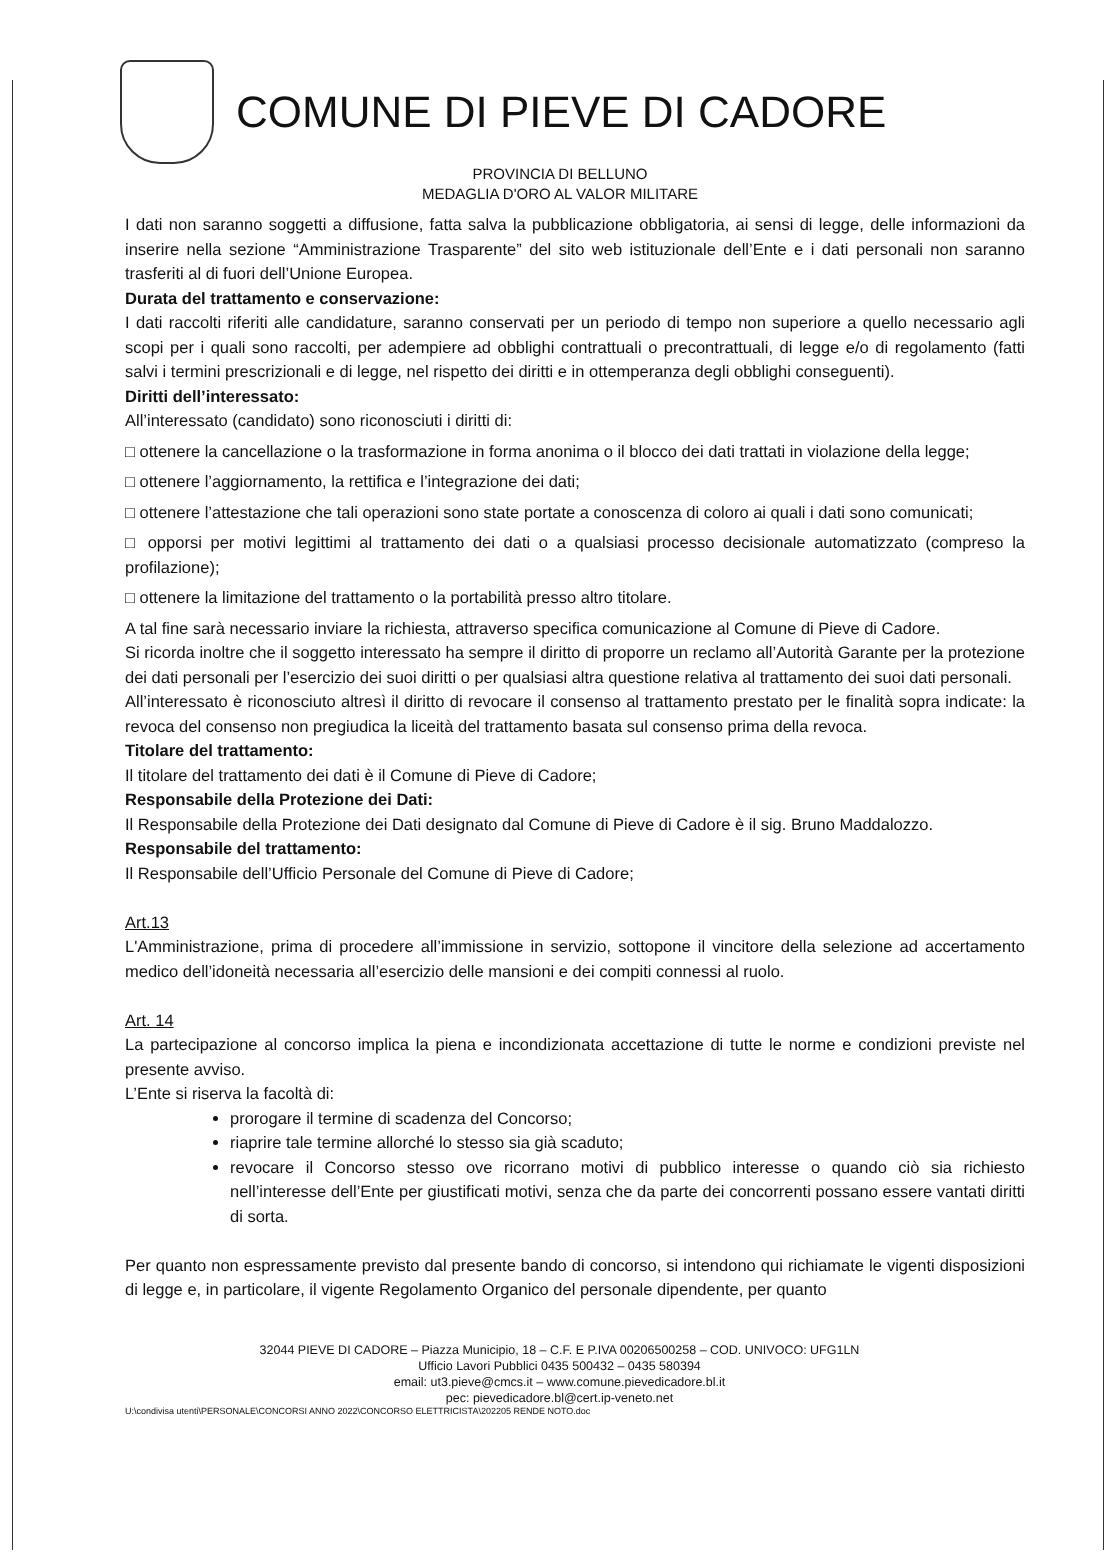COMUNE DI PIEVE DI CADORE
PROVINCIA DI BELLUNO
MEDAGLIA D'ORO AL VALOR MILITARE
I dati non saranno soggetti a diffusione, fatta salva la pubblicazione obbligatoria, ai sensi di legge, delle informazioni da inserire nella sezione “Amministrazione Trasparente” del sito web istituzionale dell’Ente e i dati personali non saranno trasferiti al di fuori dell’Unione Europea.
Durata del trattamento e conservazione:
I dati raccolti riferiti alle candidature, saranno conservati per un periodo di tempo non superiore a quello necessario agli scopi per i quali sono raccolti, per adempiere ad obblighi contrattuali o precontrattuali, di legge e/o di regolamento (fatti salvi i termini prescrizionali e di legge, nel rispetto dei diritti e in ottemperanza degli obblighi conseguenti).
Diritti dell’interessato:
All’interessato (candidato) sono riconosciuti i diritti di:
□ ottenere la cancellazione o la trasformazione in forma anonima o il blocco dei dati trattati in violazione della legge;
□ ottenere l’aggiornamento, la rettifica e l’integrazione dei dati;
□ ottenere l’attestazione che tali operazioni sono state portate a conoscenza di coloro ai quali i dati sono comunicati;
□ opporsi per motivi legittimi al trattamento dei dati o a qualsiasi processo decisionale automatizzato (compreso la profilazione);
□ ottenere la limitazione del trattamento o la portabilità presso altro titolare.
A tal fine sarà necessario inviare la richiesta, attraverso specifica comunicazione al Comune di Pieve di Cadore.
Si ricorda inoltre che il soggetto interessato ha sempre il diritto di proporre un reclamo all’Autorità Garante per la protezione dei dati personali per l’esercizio dei suoi diritti o per qualsiasi altra questione relativa al trattamento dei suoi dati personali.
All’interessato è riconosciuto altresì il diritto di revocare il consenso al trattamento prestato per le finalità sopra indicate: la revoca del consenso non pregiudica la liceità del trattamento basata sul consenso prima della revoca.
Titolare del trattamento:
Il titolare del trattamento dei dati è il Comune di Pieve di Cadore;
Responsabile della Protezione dei Dati:
Il Responsabile della Protezione dei Dati designato dal Comune di Pieve di Cadore è il sig. Bruno Maddalozzo.
Responsabile del trattamento:
Il Responsabile dell’Ufficio Personale del Comune di Pieve di Cadore;
Art.13
L'Amministrazione, prima di procedere all’immissione in servizio, sottopone il vincitore della selezione ad accertamento medico dell’idoneità necessaria all’esercizio delle mansioni e dei compiti connessi al ruolo.
Art. 14
La partecipazione al concorso implica la piena e incondizionata accettazione di tutte le norme e condizioni previste nel presente avviso.
L’Ente si riserva la facoltà di:
prorogare il termine di scadenza del Concorso;
riaprire tale termine allorché lo stesso sia già scaduto;
revocare il Concorso stesso ove ricorrano motivi di pubblico interesse o quando ciò sia richiesto nell’interesse dell’Ente per giustificati motivi, senza che da parte dei concorrenti possano essere vantati diritti di sorta.
Per quanto non espressamente previsto dal presente bando di concorso, si intendono qui richiamate le vigenti disposizioni di legge e, in particolare, il vigente Regolamento Organico del personale dipendente, per quanto
32044 PIEVE DI CADORE – Piazza Municipio, 18 – C.F. E P.IVA 00206500258 – COD. UNIVOCO: UFG1LN
Ufficio Lavori Pubblici 0435 500432 – 0435 580394
email: ut3.pieve@cmcs.it – www.comune.pievedicadore.bl.it
pec: pievedicadore.bl@cert.ip-veneto.net
U:\condivisa utenti\PERSONALE\CONCORSI ANNO 2022\CONCORSO ELETTRICISTA\202205 RENDE NOTO.doc